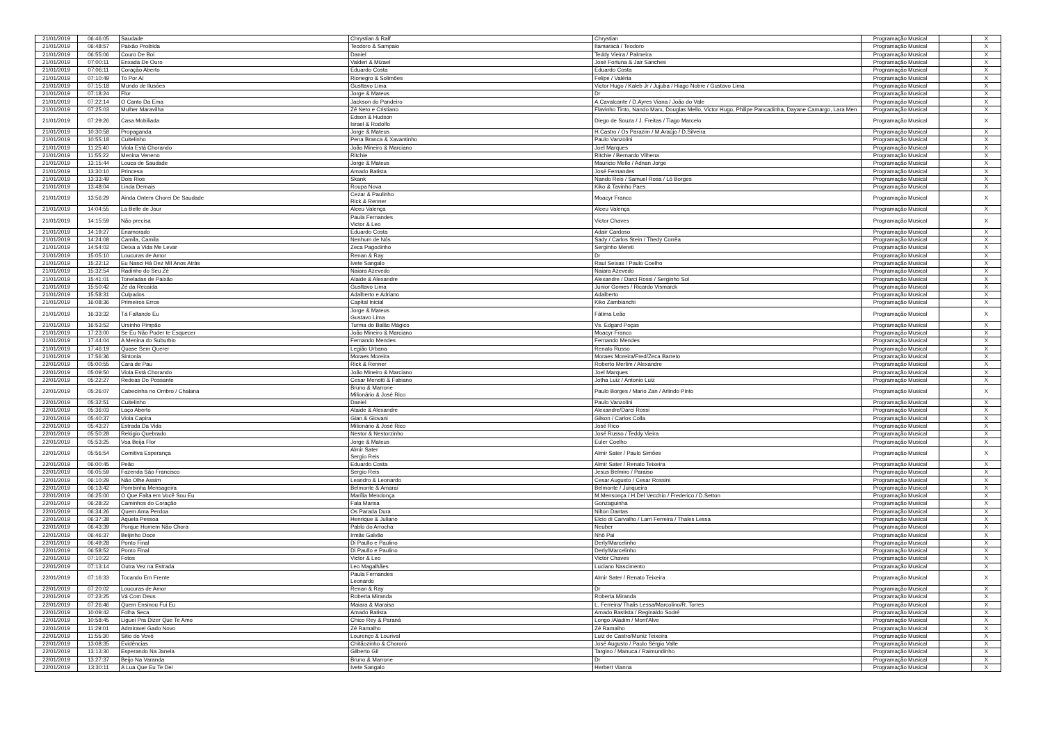| 21/01/2019 | 06:46:05 | Saudade | Chrystian & Ralf | Chrystian | Programação Musical | | X |
| 21/01/2019 | 06:48:57 | Paixão Proibida | Teodoro & Sampaio | Itamaracá / Teodoro | Programação Musical | | X |
| 21/01/2019 | 06:55:06 | Couro De Boi | Daniel | Teddy Vieira / Palmeira | Programação Musical | | X |
| 21/01/2019 | 07:00:11 | Enxada De Ouro | Valderi & Mizael | José Fortuna & Jair Sanches | Programação Musical | | X |
| 21/01/2019 | 07:06:11 | Coração Aberto | Eduardo Costa | Eduardo Costa | Programação Musical | | X |
| 21/01/2019 | 07:10:49 | To Por Aí | Rionegro & Solimões | Felipe / Valéria | Programação Musical | | X |
| 21/01/2019 | 07:15:18 | Mundo de Ilusões | Gusttavo Lima | Victor Hugo / Kaleb Jr / Jujuba / Hiago Nobre / Gustavo Lima | Programação Musical | | X |
| 21/01/2019 | 07:18:24 | Flor | Jorge & Mateus | Dr | Programação Musical | | X |
| 21/01/2019 | 07:22:14 | O Canto Da Ema | Jackson do Pandeiro | A.Cavalcante / D.Ayres Viana / João do Vale | Programação Musical | | X |
| 21/01/2019 | 07:25:03 | Mulher Maravilha | Zé Neto e Cristiano | Flavinho Tinto, Nando Marx, Douglas Mello, Victor Hugo, Philipe Pancadinha, Dayane Camargo, Lara Men | Programação Musical | | X |
| 21/01/2019 | 07:29:26 | Casa Mobiliada | Edson & Hudson Israel & Rodolfo | Diego de Souza / J. Freitas / Tiago Marcelo | Programação Musical | | X |
| 21/01/2019 | 10:30:58 | Propaganda | Jorge & Mateus | H.Castro / Os Parazim / M.Araújo / D.Silveira | Programação Musical | | X |
| 21/01/2019 | 10:55:18 | Cuitelinho | Pena Branca & Xavantinho | Paulo Vanzolini | Programação Musical | | X |
| 21/01/2019 | 11:25:40 | Viola Está Chorando | João Mineiro & Marciano | Joel Marques | Programação Musical | | X |
| 21/01/2019 | 11:55:22 | Menina Veneno | Ritchie | Ritchie / Bernardo Vilhena | Programação Musical | | X |
| 21/01/2019 | 13:15:44 | Louca de Saudade | Jorge & Mateus | Mauricio Mello / Adnan Jorge | Programação Musical | | X |
| 21/01/2019 | 13:30:10 | Princesa | Amado Batista | José Fernandes | Programação Musical | | X |
| 21/01/2019 | 13:33:49 | Dois Rios | Skank | Nando Reis / Samuel Rosa / Lô Borges | Programação Musical | | X |
| 21/01/2019 | 13:48:04 | Linda Demais | Roupa Nova | Kiko & Tavinho Paes | Programação Musical | | X |
| 21/01/2019 | 13:56:29 | Ainda Ontem Chorei De Saudade | Cezar & Paulinho Rick & Renner | Moacyr Franco | Programação Musical | | X |
| 21/01/2019 | 14:04:55 | La Belle de Jour | Alceu Valença | Alceu Valença | Programação Musical | | X |
| 21/01/2019 | 14:15:59 | Não precisa | Paula Fernandes Victor & Leo | Victor Chaves | Programação Musical | | X |
| 21/01/2019 | 14:19:27 | Enamorado | Eduardo Costa | Adair Cardoso | Programação Musical | | X |
| 21/01/2019 | 14:24:08 | Camila, Camila | Nenhum de Nós | Sady / Carlos Stein / Thedy Corrêa | Programação Musical | | X |
| 21/01/2019 | 14:54:02 | Deixa a Vida Me Levar | Zeca Pagodinho | Serginho Mereti | Programação Musical | | X |
| 21/01/2019 | 15:05:10 | Loucuras de Amor | Renan & Ray | Dr | Programação Musical | | X |
| 21/01/2019 | 15:22:12 | Eu Nasci Há Dez Mil Anos Atrás | Ivete Sangalo | Raul Seixas / Paulo Coelho | Programação Musical | | X |
| 21/01/2019 | 15:32:54 | Radinho do Seu Zé | Naiara Azevedo | Naiara Azevedo | Programação Musical | | X |
| 21/01/2019 | 15:41:01 | Toneladas de Paixão | Ataide & Alexandre | Alexandre / Darci Rossi / Serginho Sol | Programação Musical | | X |
| 21/01/2019 | 15:50:42 | Zé da Recaída | Gusttavo Lima | Junior Gomes / Ricardo Vismarck | Programação Musical | | X |
| 21/01/2019 | 15:58:31 | Culpados | Adalberto e Adriano | Adalberto | Programação Musical | | X |
| 21/01/2019 | 16:08:36 | Primeiros Erros | Capital Inicial | Kiko Zambianchi | Programação Musical | | X |
| 21/01/2019 | 16:33:32 | Tá Faltando Eu | Jorge & Mateus Gustavo Lima | Fátima Leão | Programação Musical | | X |
| 21/01/2019 | 16:53:52 | Ursinho Pimpão | Turma do Balão Mágico | Vs. Edgard Poças | Programação Musical | | X |
| 21/01/2019 | 17:23:00 | Se Eu Não Puder te Esquecer | João Mineiro & Marciano | Moacyr Franco | Programação Musical | | X |
| 21/01/2019 | 17:44:04 | A Menina do Suburbio | Fernando Mendes | Fernando Mendes | Programação Musical | | X |
| 21/01/2019 | 17:46:19 | Quase Sem Querer | Legião Urbana | Renato Russo | Programação Musical | | X |
| 21/01/2019 | 17:56:36 | Sintonia | Moraes Moreira | Moraes Moreira/Fred/Zeca Barreto | Programação Musical | | X |
| 22/01/2019 | 05:00:55 | Cara de Pau | Rick & Renner | Roberto Merlim / Alexandre | Programação Musical | | X |
| 22/01/2019 | 05:09:50 | Viola Está Chorando | João Mineiro & Marciano | Joel Marques | Programação Musical | | X |
| 22/01/2019 | 05:22:27 | Redeas Do Possante | Cesar Menotti & Fabiano | Jotha Luiz / Antonio Luiz | Programação Musical | | X |
| 22/01/2019 | 05:26:07 | Cabecinha no Ombro / Chalana | Bruno & Marrone Milionário & José Rico | Paulo Borges / Mario Zan / Arlindo Pinto | Programação Musical | | X |
| 22/01/2019 | 05:32:51 | Cuitelinho | Daniel | Paulo Vanzolini | Programação Musical | | X |
| 22/01/2019 | 05:36:03 | Laço Aberto | Ataide & Alexandre | Alexandre/Darci Rossi | Programação Musical | | X |
| 22/01/2019 | 05:40:37 | Viola Capira | Gian & Giovani | Gilson / Carlos Colla | Programação Musical | | X |
| 22/01/2019 | 05:43:27 | Estrada Da Vida | Milionário & José Rico | José Rico | Programação Musical | | X |
| 22/01/2019 | 05:50:28 | Relógio Quebrado | Nestor & Nestorzinho | José Russo / Teddy Vieira | Programação Musical | | X |
| 22/01/2019 | 05:53:25 | Voa Beija Flor | Jorge & Mateus | Euler Coelho | Programação Musical | | X |
| 22/01/2019 | 05:56:54 | Comitiva Esperança | Almir Sater Sergio Reis | Almir Sater / Paulo Simões | Programação Musical | | X |
| 22/01/2019 | 06:00:45 | Peão | Eduardo Costa | Almir Sater / Renato Teixeira | Programação Musical | | X |
| 22/01/2019 | 06:05:59 | Fazenda São Francisco | Sergio Reis | Jesus Belmiro / Paraiso | Programação Musical | | X |
| 22/01/2019 | 06:10:29 | Não Olhe Assim | Leandro & Leonardo | Cesar Augusto / Cesar Rossini | Programação Musical | | X |
| 22/01/2019 | 06:13:42 | Pombinha Mensageira | Belmonte & Amaraí | Belmonte / Junqueira | Programação Musical | | X |
| 22/01/2019 | 06:25:00 | O Que Falta em Você Sou Eu | Marília Mendonça | M.Mensonça / H.Del Vecchio / Frederico / D.Setton | Programação Musical | | X |
| 22/01/2019 | 06:28:22 | Caminhos do Coração | Fala Mansa | Gonzaguinha | Programação Musical | | X |
| 22/01/2019 | 06:34:26 | Quem Ama Perdoa | Os Parada Dura | Nilton Dantas | Programação Musical | | X |
| 22/01/2019 | 06:37:38 | Aquela Pessoa | Henrique & Juliano | Elcio di Carvalho / Larri Ferreira / Thales Lessa | Programação Musical | | X |
| 22/01/2019 | 06:43:39 | Porque Homem Não Chora | Pablo do Arrocha | Neuber | Programação Musical | | X |
| 22/01/2019 | 06:46:37 | Beijinho Doce | Irmãs Galvão | Nhô Pai | Programação Musical | | X |
| 22/01/2019 | 06:49:28 | Ponto Final | Di Paullo e Paulino | Derly/Marcelinho | Programação Musical | | X |
| 22/01/2019 | 06:58:52 | Ponto Final | Di Paullo e Paulino | Derly/Marcelinho | Programação Musical | | X |
| 22/01/2019 | 07:10:22 | Fotos | Victor & Leo | Victor Chaves | Programação Musical | | X |
| 22/01/2019 | 07:13:14 | Outra Vez na Estrada | Leo Magalhães | Luciano Nascimento | Programação Musical | | X |
| 22/01/2019 | 07:16:33 | Tocando Em Frente | Paula Fernandes Leonardo | Almir Sater / Renato Teixeira | Programação Musical | | X |
| 22/01/2019 | 07:20:02 | Loucuras de Amor | Renan & Ray | Dr | Programação Musical | | X |
| 22/01/2019 | 07:23:25 | Vá Com Deus | Roberta Miranda | Roberta Miranda | Programação Musical | | X |
| 22/01/2019 | 07:26:46 | Quem Ensinou Fui Eu | Maiara & Maraisa | L. Ferreira/ Thalis Lessa/Marcolino/R. Torres | Programação Musical | | X |
| 22/01/2019 | 10:09:42 | Folha Seca | Amado Batista | Amado Bastista / Reginaldo Sodré | Programação Musical | | X |
| 22/01/2019 | 10:58:45 | Liguei Pra Dizer Que Te Amo | Chico Rey & Paraná | Longo /Aladim / Mont'Alve | Programação Musical | | X |
| 22/01/2019 | 11:29:01 | Admiravel Gado Novo | Zé Ramalho | Zé Ramalho | Programação Musical | | X |
| 22/01/2019 | 11:55:30 | Sitio do Vovô | Lourenço & Lourival | Luiz de Castro/Muniz Teixeira | Programação Musical | | X |
| 22/01/2019 | 13:08:35 | Evidências | Chitãozinho & Chororó | José Augusto / Paulo Sérgio Valle | Programação Musical | | X |
| 22/01/2019 | 13:13:30 | Esperando Na Janela | Gilberto Gil | Targino / Manuca / Raimundinho | Programação Musical | | X |
| 22/01/2019 | 13:27:37 | Beijo Na Varanda | Bruno & Marrone | Dr | Programação Musical | | X |
| 22/01/2019 | 13:30:11 | A Lua Que Eu Te Dei | Ivete Sangalo | Herbert Vianna | Programação Musical | | X |